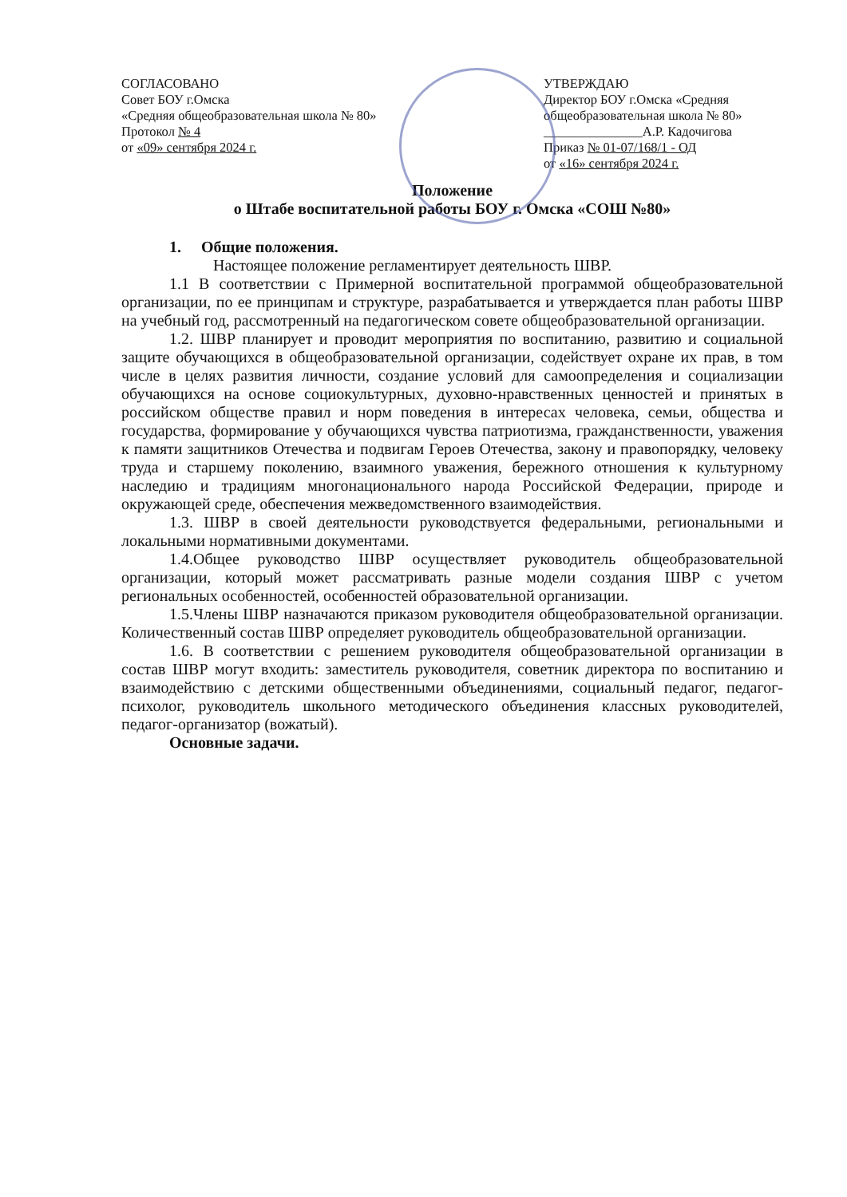СОГЛАСОВАНО
Совет БОУ г.Омска
«Средняя общеобразовательная школа № 80»
Протокол № 4
от «09» сентября 2024 г.
УТВЕРЖДАЮ
Директор БОУ г.Омска «Средняя общеобразовательная школа № 80»
_______________А.Р. Кадочигова
Приказ № 01-07/168/1 - ОД
от «16» сентября 2024 г.
Положение
о Штабе воспитательной работы БОУ г. Омска «СОШ №80»
1. Общие положения.
Настоящее положение регламентирует деятельность ШВР.
1.1 В соответствии с Примерной воспитательной программой общеобразовательной организации, по ее принципам и структуре, разрабатывается и утверждается план работы ШВР на учебный год, рассмотренный на педагогическом совете общеобразовательной организации.
1.2. ШВР планирует и проводит мероприятия по воспитанию, развитию и социальной защите обучающихся в общеобразовательной организации, содействует охране их прав, в том числе в целях развития личности, создание условий для самоопределения и социализации обучающихся на основе социокультурных, духовно-нравственных ценностей и принятых в российском обществе правил и норм поведения в интересах человека, семьи, общества и государства, формирование у обучающихся чувства патриотизма, гражданственности, уважения к памяти защитников Отечества и подвигам Героев Отечества, закону и правопорядку, человеку труда и старшему поколению, взаимного уважения, бережного отношения к культурному наследию и традициям многонационального народа Российской Федерации, природе и окружающей среде, обеспечения межведомственного взаимодействия.
1.3. ШВР в своей деятельности руководствуется федеральными, региональными и локальными нормативными документами.
1.4.Общее руководство ШВР осуществляет руководитель общеобразовательной организации, который может рассматривать разные модели создания ШВР с учетом региональных особенностей, особенностей образовательной организации.
1.5.Члены ШВР назначаются приказом руководителя общеобразовательной организации. Количественный состав ШВР определяет руководитель общеобразовательной организации.
1.6. В соответствии с решением руководителя общеобразовательной организации в состав ШВР могут входить: заместитель руководителя, советник директора по воспитанию и взаимодействию с детскими общественными объединениями, социальный педагог, педагог-психолог, руководитель школьного методического объединения классных руководителей, педагог-организатор (вожатый).
Основные задачи.